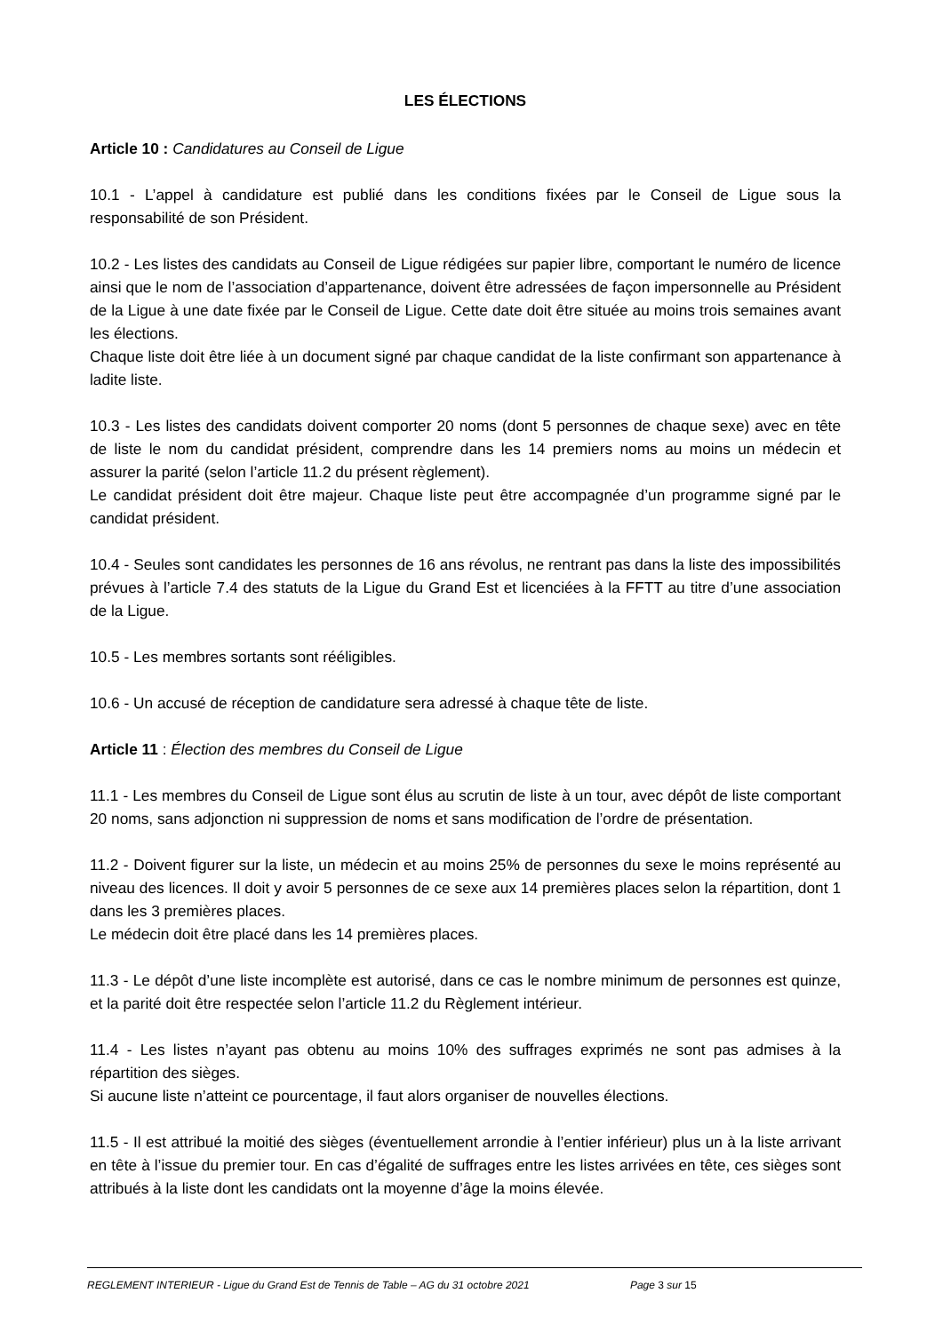LES ÉLECTIONS
Article 10 : Candidatures au Conseil de Ligue
10.1 - L’appel à candidature est publié dans les conditions fixées par le Conseil de Ligue sous la responsabilité de son Président.
10.2 - Les listes des candidats au Conseil de Ligue rédigées sur papier libre, comportant le numéro de licence ainsi que le nom de l’association d’appartenance, doivent être adressées de façon impersonnelle au Président de la Ligue à une date fixée par le Conseil de Ligue. Cette date doit être située au moins trois semaines avant les élections.
Chaque liste doit être liée à un document signé par chaque candidat de la liste confirmant son appartenance à ladite liste.
10.3 - Les listes des candidats doivent comporter 20 noms (dont 5 personnes de chaque sexe) avec en tête de liste le nom du candidat président, comprendre dans les 14 premiers noms au moins un médecin et assurer la parité (selon l’article 11.2 du présent règlement).
Le candidat président doit être majeur. Chaque liste peut être accompagnée d’un programme signé par le candidat président.
10.4 - Seules sont candidates les personnes de 16 ans révolus, ne rentrant pas dans la liste des impossibilités prévues à l’article 7.4 des statuts de la Ligue du Grand Est et licenciées à la FFTT au titre d’une association de la Ligue.
10.5 - Les membres sortants sont rééligibles.
10.6 - Un accusé de réception de candidature sera adressé à chaque tête de liste.
Article 11 : Élection des membres du Conseil de Ligue
11.1 - Les membres du Conseil de Ligue sont élus au scrutin de liste à un tour, avec dépôt de liste comportant 20 noms, sans adjonction ni suppression de noms et sans modification de l’ordre de présentation.
11.2 - Doivent figurer sur la liste, un médecin et au moins 25% de personnes du sexe le moins représenté au niveau des licences. Il doit y avoir 5 personnes de ce sexe aux 14 premières places selon la répartition, dont 1 dans les 3 premières places.
Le médecin doit être placé dans les 14 premières places.
11.3 - Le dépôt d’une liste incomplète est autorisé, dans ce cas le nombre minimum de personnes est quinze, et la parité doit être respectée selon l’article 11.2 du Règlement intérieur.
11.4 - Les listes n’ayant pas obtenu au moins 10% des suffrages exprimés ne sont pas admises à la répartition des sièges.
Si aucune liste n’atteint ce pourcentage, il faut alors organiser de nouvelles élections.
11.5 - Il est attribué la moitié des sièges (éventuellement arrondie à l’entier inférieur) plus un à la liste arrivant en tête à l’issue du premier tour. En cas d’égalité de suffrages entre les listes arrivées en tête, ces sièges sont attribués à la liste dont les candidats ont la moyenne d’âge la moins élevée.
REGLEMENT INTERIEUR - Ligue du Grand Est de Tennis de Table – AG du 31 octobre 2021 Page 3 sur 15